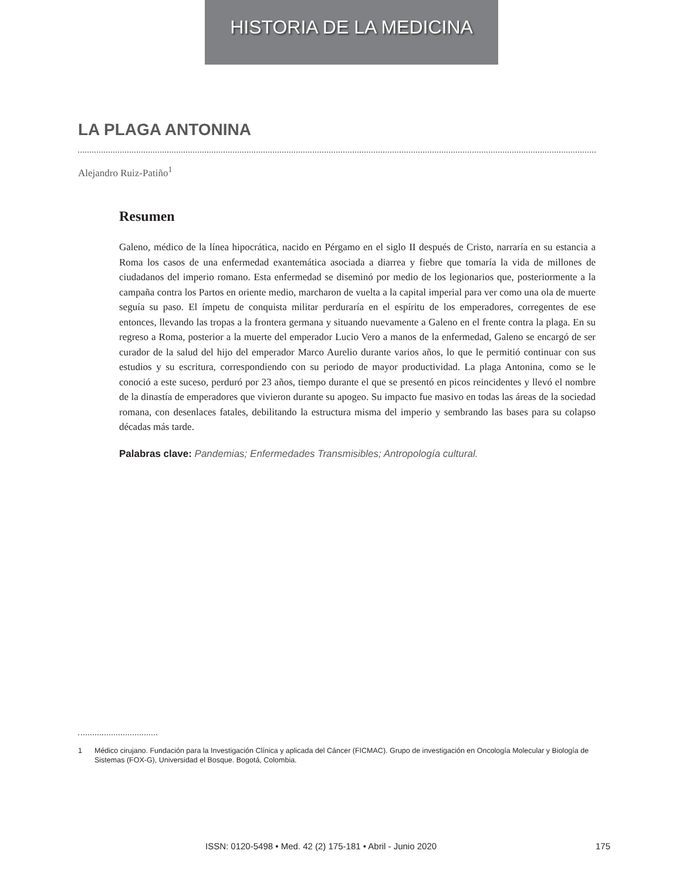HISTORIA DE LA MEDICINA
LA PLAGA ANTONINA
Alejandro Ruiz-Patiño<sup>1</sup>
Resumen
Galeno, médico de la línea hipocrática, nacido en Pérgamo en el siglo II después de Cristo, narraría en su estancia a Roma los casos de una enfermedad exantemática asociada a diarrea y fiebre que tomaría la vida de millones de ciudadanos del imperio romano. Esta enfermedad se diseminó por medio de los legionarios que, posteriormente a la campaña contra los Partos en oriente medio, marcharon de vuelta a la capital imperial para ver como una ola de muerte seguía su paso. El ímpetu de conquista militar perduraría en el espíritu de los emperadores, corregentes de ese entonces, llevando las tropas a la frontera germana y situando nuevamente a Galeno en el frente contra la plaga. En su regreso a Roma, posterior a la muerte del emperador Lucio Vero a manos de la enfermedad, Galeno se encargó de ser curador de la salud del hijo del emperador Marco Aurelio durante varios años, lo que le permitió continuar con sus estudios y su escritura, correspondiendo con su periodo de mayor productividad. La plaga Antonina, como se le conoció a este suceso, perduró por 23 años, tiempo durante el que se presentó en picos reincidentes y llevó el nombre de la dinastía de emperadores que vivieron durante su apogeo. Su impacto fue masivo en todas las áreas de la sociedad romana, con desenlaces fatales, debilitando la estructura misma del imperio y sembrando las bases para su colapso décadas más tarde.
Palabras clave: Pandemias; Enfermedades Transmisibles; Antropología cultural.
1 Médico cirujano. Fundación para la Investigación Clínica y aplicada del Cáncer (FICMAC). Grupo de investigación en Oncología Molecular y Biología de Sistemas (FOX-G), Universidad el Bosque. Bogotá, Colombia.
ISSN: 0120-5498 • Med. 42 (2) 175-181 • Abril - Junio 2020
175